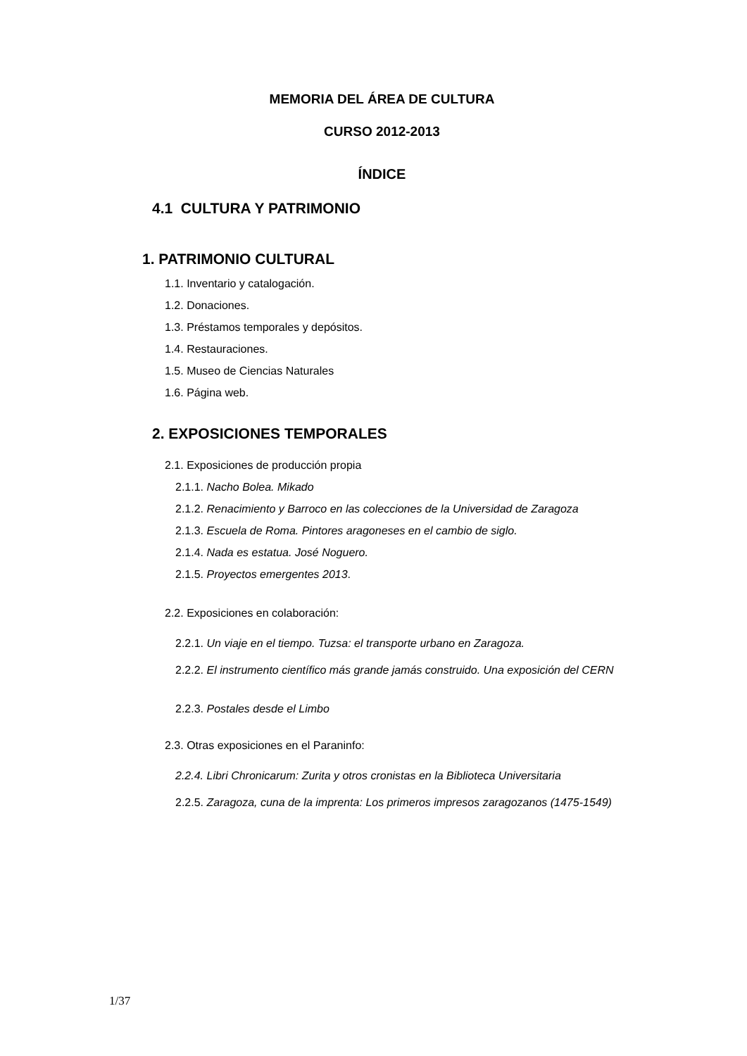MEMORIA DEL ÁREA DE CULTURA
CURSO 2012-2013
ÍNDICE
4.1 CULTURA Y PATRIMONIO
1. PATRIMONIO CULTURAL
1.1. Inventario y catalogación.
1.2. Donaciones.
1.3. Préstamos temporales y depósitos.
1.4. Restauraciones.
1.5. Museo de Ciencias Naturales
1.6. Página web.
2. EXPOSICIONES TEMPORALES
2.1. Exposiciones de producción propia
2.1.1. Nacho Bolea. Mikado
2.1.2. Renacimiento y Barroco en las colecciones de la Universidad de Zaragoza
2.1.3. Escuela de Roma. Pintores aragoneses en el cambio de siglo.
2.1.4. Nada es estatua. José Noguero.
2.1.5. Proyectos emergentes 2013.
2.2. Exposiciones en colaboración:
2.2.1. Un viaje en el tiempo. Tuzsa: el transporte urbano en Zaragoza.
2.2.2. El instrumento científico más grande jamás construido. Una exposición del CERN
2.2.3. Postales desde el Limbo
2.3. Otras exposiciones en el Paraninfo:
2.2.4. Libri Chronicarum: Zurita y otros cronistas en la Biblioteca Universitaria
2.2.5. Zaragoza, cuna de la imprenta: Los primeros impresos zaragozanos (1475-1549)
1/37